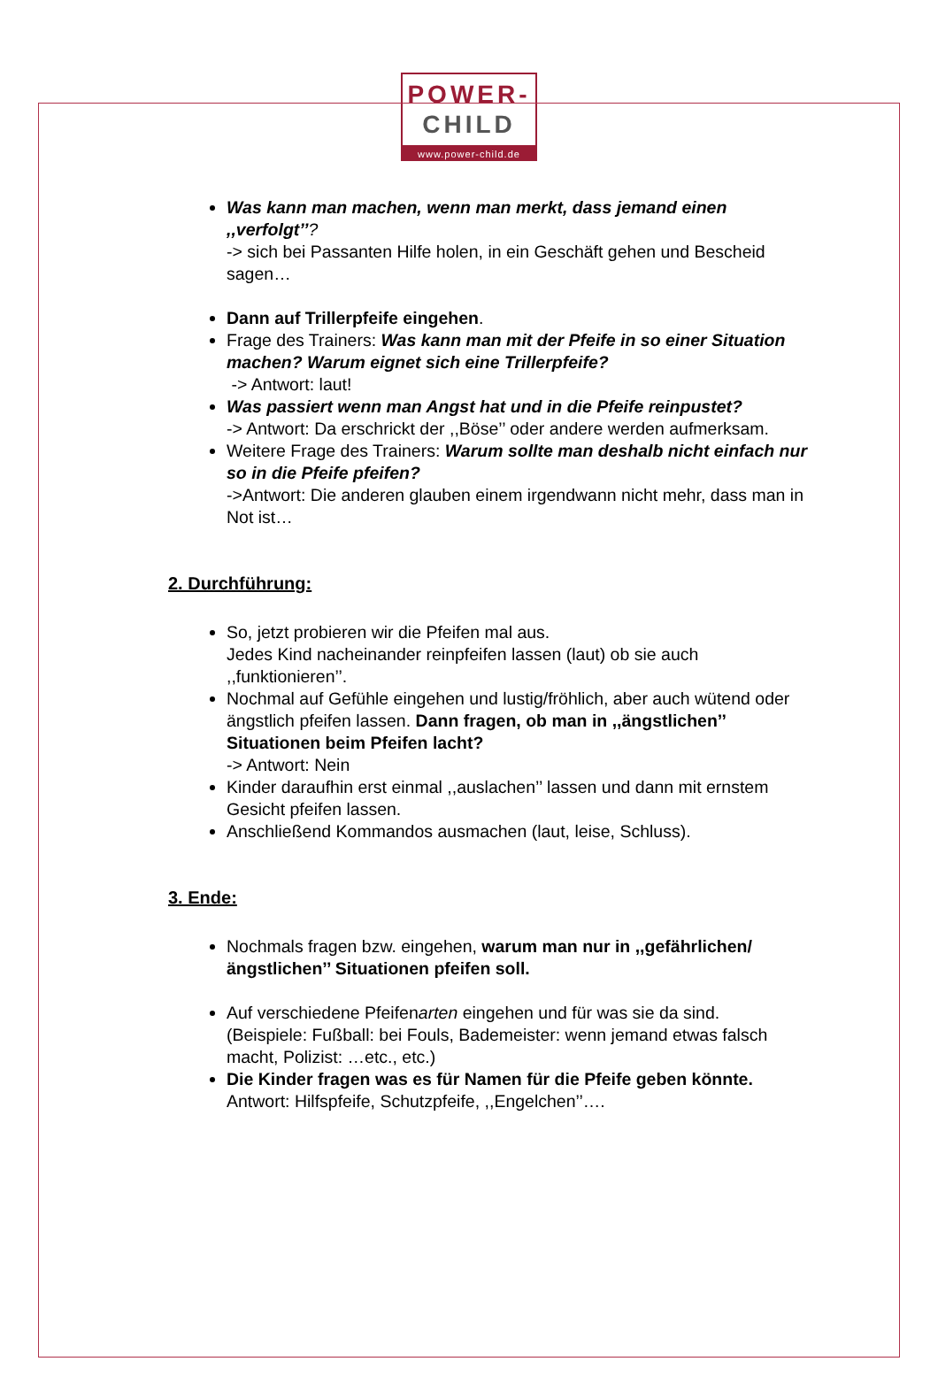POWER-
CHILD
www.power-child.de
Was kann man machen, wenn man merkt, dass jemand einen ,,verfolgt’’?
-> sich bei Passanten Hilfe holen, in ein Geschäft gehen und Bescheid sagen…
Dann auf Trillerpfeife eingehen.
Frage des Trainers: Was kann man mit der Pfeife in so einer Situation machen? Warum eignet sich eine Trillerpfeife?
-> Antwort: laut!
Was passiert wenn man Angst hat und in die Pfeife reinpustet?
-> Antwort: Da erschrickt der ,,Böse’’ oder andere werden aufmerksam.
Weitere Frage des Trainers: Warum sollte man deshalb nicht einfach nur so in die Pfeife pfeifen?
->Antwort: Die anderen glauben einem irgendwann nicht mehr, dass man in Not ist…
2. Durchführung:
So, jetzt probieren wir die Pfeifen mal aus.
Jedes Kind nacheinander reinpfeifen lassen (laut) ob sie auch ,,funktionieren’’.
Nochmal auf Gefühle eingehen und lustig/fröhlich, aber auch wütend oder ängstlich pfeifen lassen. Dann fragen, ob man in ,,ängstlichen’’ Situationen beim Pfeifen lacht?
-> Antwort: Nein
Kinder daraufhin erst einmal ,,auslachen’’ lassen und dann mit ernstem Gesicht pfeifen lassen.
Anschließend Kommandos ausmachen (laut, leise, Schluss).
3. Ende:
Nochmals fragen bzw. eingehen, warum man nur in ,,gefährlichen/ängstlichen’’ Situationen pfeifen soll.
Auf verschiedene Pfeifenarten eingehen und für was sie da sind.
(Beispiele: Fußball: bei Fouls, Bademeister: wenn jemand etwas falsch macht, Polizist: …etc., etc.)
Die Kinder fragen was es für Namen für die Pfeife geben könnte.
Antwort: Hilfspfeife, Schutzpfeife, ,,Engelchen’’….